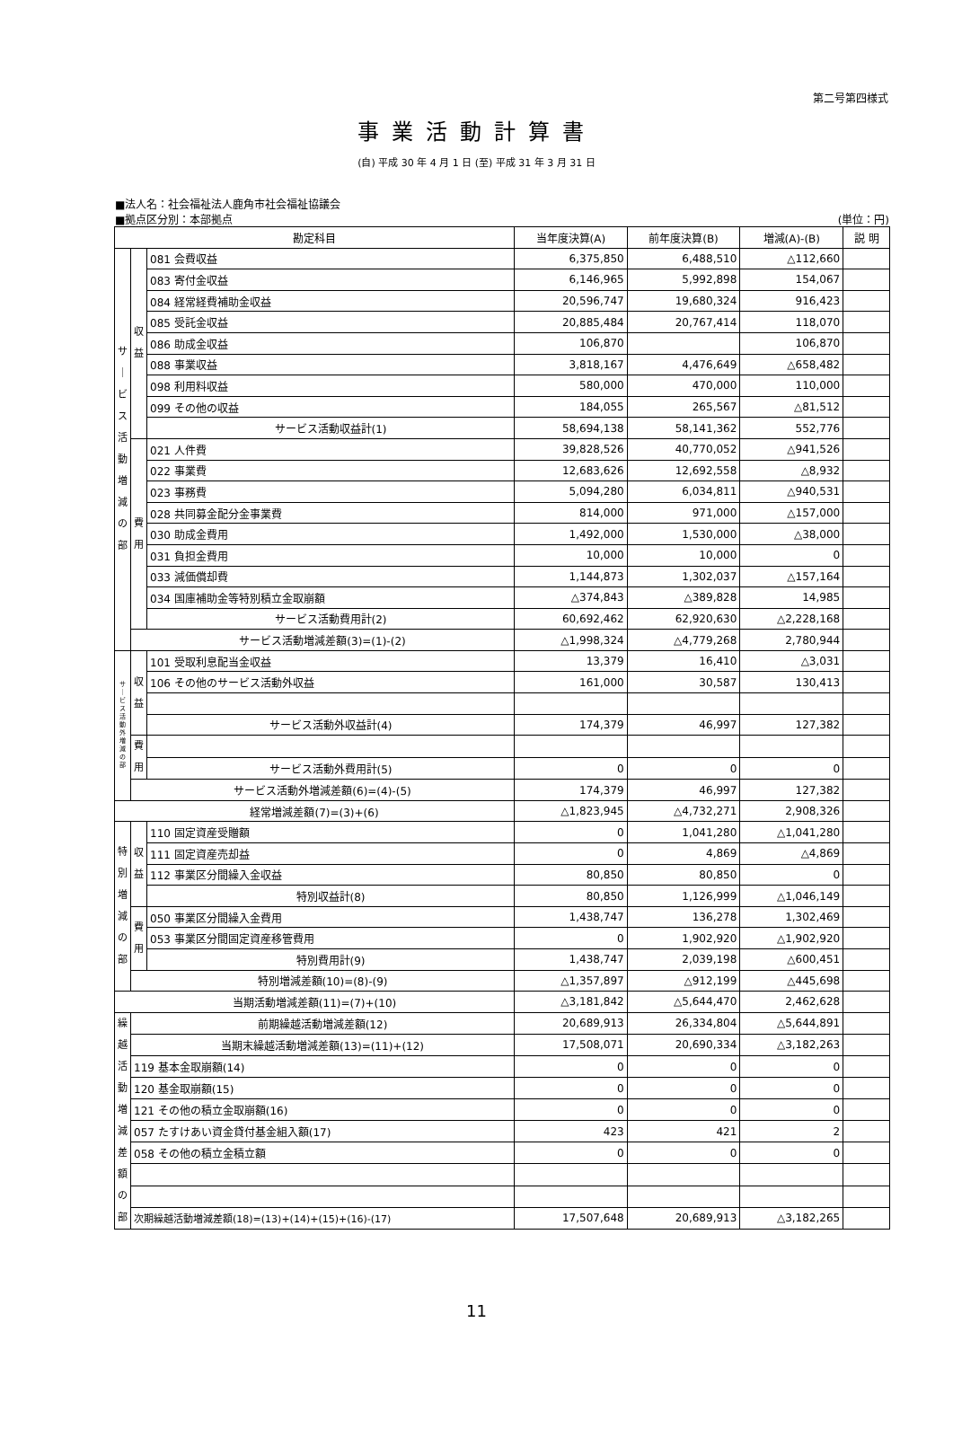第二号第四様式
事業活動計算書
(自) 平成 30 年 4 月 1 日 (至) 平成 31 年 3 月 31 日
■法人名：社会福祉法人鹿角市社会福祉協議会
■拠点区分別：本部拠点 (単位：円)
| 勘定科目 | | | 当年度決算(A) | 前年度決算(B) | 増減(A)-(B) | 説 明 |
| --- | --- | --- | --- | --- | --- | --- |
| サ ｜ ビ ス 活 動 増 減 の 部 | 収 益 | 081 会費収益 | 6,375,850 | 6,488,510 | △112,660 | |
| | | 083 寄付金収益 | 6,146,965 | 5,992,898 | 154,067 | |
| | | 084 経常経費補助金収益 | 20,596,747 | 19,680,324 | 916,423 | |
| | | 085 受託金収益 | 20,885,484 | 20,767,414 | 118,070 | |
| | | 086 助成金収益 | 106,870 | | 106,870 | |
| | | 088 事業収益 | 3,818,167 | 4,476,649 | △658,482 | |
| | | 098 利用料収益 | 580,000 | 470,000 | 110,000 | |
| | | 099 その他の収益 | 184,055 | 265,567 | △81,512 | |
| | | サービス活動収益計(1) | 58,694,138 | 58,141,362 | 552,776 | |
| | 費 用 | 021 人件費 | 39,828,526 | 40,770,052 | △941,526 | |
| | | 022 事業費 | 12,683,626 | 12,692,558 | △8,932 | |
| | | 023 事務費 | 5,094,280 | 6,034,811 | △940,531 | |
| | | 028 共同募金配分金事業費 | 814,000 | 971,000 | △157,000 | |
| | | 030 助成金費用 | 1,492,000 | 1,530,000 | △38,000 | |
| | | 031 負担金費用 | 10,000 | 10,000 | 0 | |
| | | 033 減価償却費 | 1,144,873 | 1,302,037 | △157,164 | |
| | | 034 国庫補助金等特別積立金取崩額 | △374,843 | △389,828 | 14,985 | |
| | | サービス活動費用計(2) | 60,692,462 | 62,920,630 | △2,228,168 | |
| | サービス活動増減差額(3)=(1)-(2) | | △1,998,324 | △4,779,268 | 2,780,944 | |
| サ ｜ ビ ス 活 動 外 増 減 の 部 | 収 益 | 101 受取利息配当金収益 | 13,379 | 16,410 | △3,031 | |
| | | 106 その他のサービス活動外収益 | 161,000 | 30,587 | 130,413 | |
| | | サービス活動外収益計(4) | 174,379 | 46,997 | 127,382 | |
| | 費 用 | | | | | |
| | | サービス活動外費用計(5) | 0 | 0 | 0 | |
| | サービス活動外増減差額(6)=(4)-(5) | | 174,379 | 46,997 | 127,382 | |
| 経常増減差額(7)=(3)+(6) | | | △1,823,945 | △4,732,271 | 2,908,326 | |
| 特 別 増 減 の 部 | 収 益 | 110 固定資産受贈額 | 0 | 1,041,280 | △1,041,280 | |
| | | 111 固定資産売却益 | 0 | 4,869 | △4,869 | |
| | | 112 事業区分間繰入金収益 | 80,850 | 80,850 | 0 | |
| | | 特別収益計(8) | 80,850 | 1,126,999 | △1,046,149 | |
| | 費 用 | 050 事業区分間繰入金費用 | 1,438,747 | 136,278 | 1,302,469 | |
| | | 053 事業区分間固定資産移管費用 | 0 | 1,902,920 | △1,902,920 | |
| | | 特別費用計(9) | 1,438,747 | 2,039,198 | △600,451 | |
| | 特別増減差額(10)=(8)-(9) | | △1,357,897 | △912,199 | △445,698 | |
| 当期活動増減差額(11)=(7)+(10) | | | △3,181,842 | △5,644,470 | 2,462,628 | |
| 繰 越 活 動 増 減 差 額 の 部 | 前期繰越活動増減差額(12) | | 20,689,913 | 26,334,804 | △5,644,891 | |
| | 当期末繰越活動増減差額(13)=(11)+(12) | | 17,508,071 | 20,690,334 | △3,182,263 | |
| | 119 基本金取崩額(14) | | 0 | 0 | 0 | |
| | 120 基金取崩額(15) | | 0 | 0 | 0 | |
| | 121 その他の積立金取崩額(16) | | 0 | 0 | 0 | |
| | 057 たすけあい資金貸付基金組入額(17) | | 423 | 421 | 2 | |
| | 058 その他の積立金積立額 | | 0 | 0 | 0 | |
| | 次期繰越活動増減差額(18)=(13)+(14)+(15)+(16)-(17) | | 17,507,648 | 20,689,913 | △3,182,265 | |
11